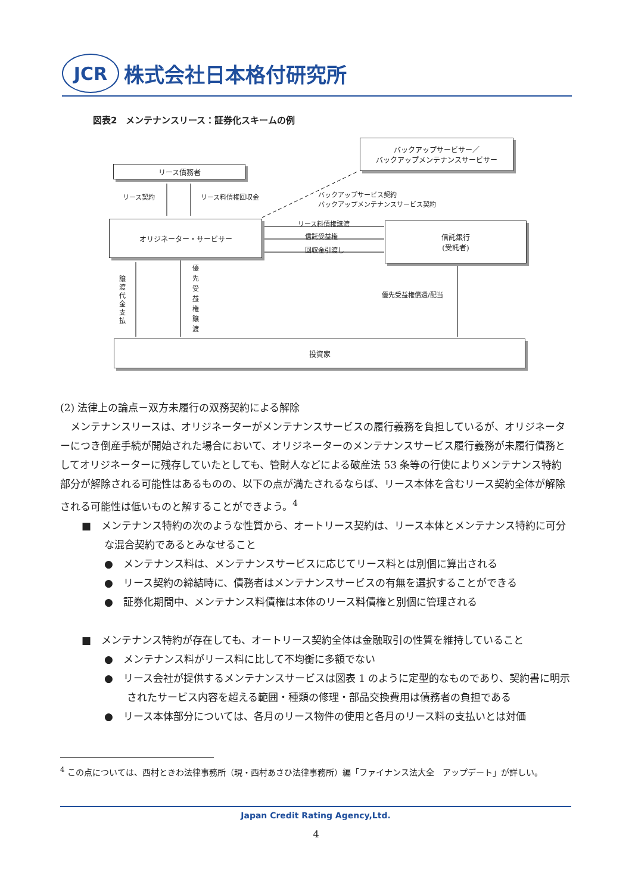JCR
株式会社日本格付研究所
図表2　メンテナンスリース：証券化スキームの例
バックアップサービサー／
バックアップメンテナンスサービサー
リース債務者
リース契約 リース料債権回収金
バックアップサービス契約
バックアップメンテナンスサービス契約
オリジネーター・サービサー リース料債権譲渡
信託受益権
回収金引渡し
信託銀行
(受託者)
譲渡代金支払
優先受益権譲渡
優先受益権償還/配当
投資家
(2) 法律上の論点－双方未履行の双務契約による解除
　メンテナンスリースは、オリジネーターがメンテナンスサービスの履行義務を負担しているが、オリジネーターにつき倒産手続が開始された場合において、オリジネーターのメンテナンスサービス履行義務が未履行債務としてオリジネーターに残存していたとしても、管財人などによる破産法 53 条等の行使によりメンテナンス特約部分が解除される可能性はあるものの、以下の点が満たされるならば、リース本体を含むリース契約全体が解除される可能性は低いものと解することができよう。<sup>4</sup>
■　メンテナンス特約の次のような性質から、オートリース契約は、リース本体とメンテナンス特約に可分な混合契約であるとみなせること
●　メンテナンス料は、メンテナンスサービスに応じてリース料とは別個に算出される
●　リース契約の締結時に、債務者はメンテナンスサービスの有無を選択することができる
●　証券化期間中、メンテナンス料債権は本体のリース料債権と別個に管理される
■　メンテナンス特約が存在しても、オートリース契約全体は金融取引の性質を維持していること
●　メンテナンス料がリース料に比して不均衡に多額でない
●　リース会社が提供するメンテナンスサービスは図表 1 のように定型的なものであり、契約書に明示されたサービス内容を超える範囲・種類の修理・部品交換費用は債務者の負担である
●　リース本体部分については、各月のリース物件の使用と各月のリース料の支払いとは対価
<sup>4</sup> この点については、西村ときわ法律事務所（現・西村あさひ法律事務所）編「ファイナンス法大全　アップデート」が詳しい。
Japan Credit Rating Agency,Ltd.
4